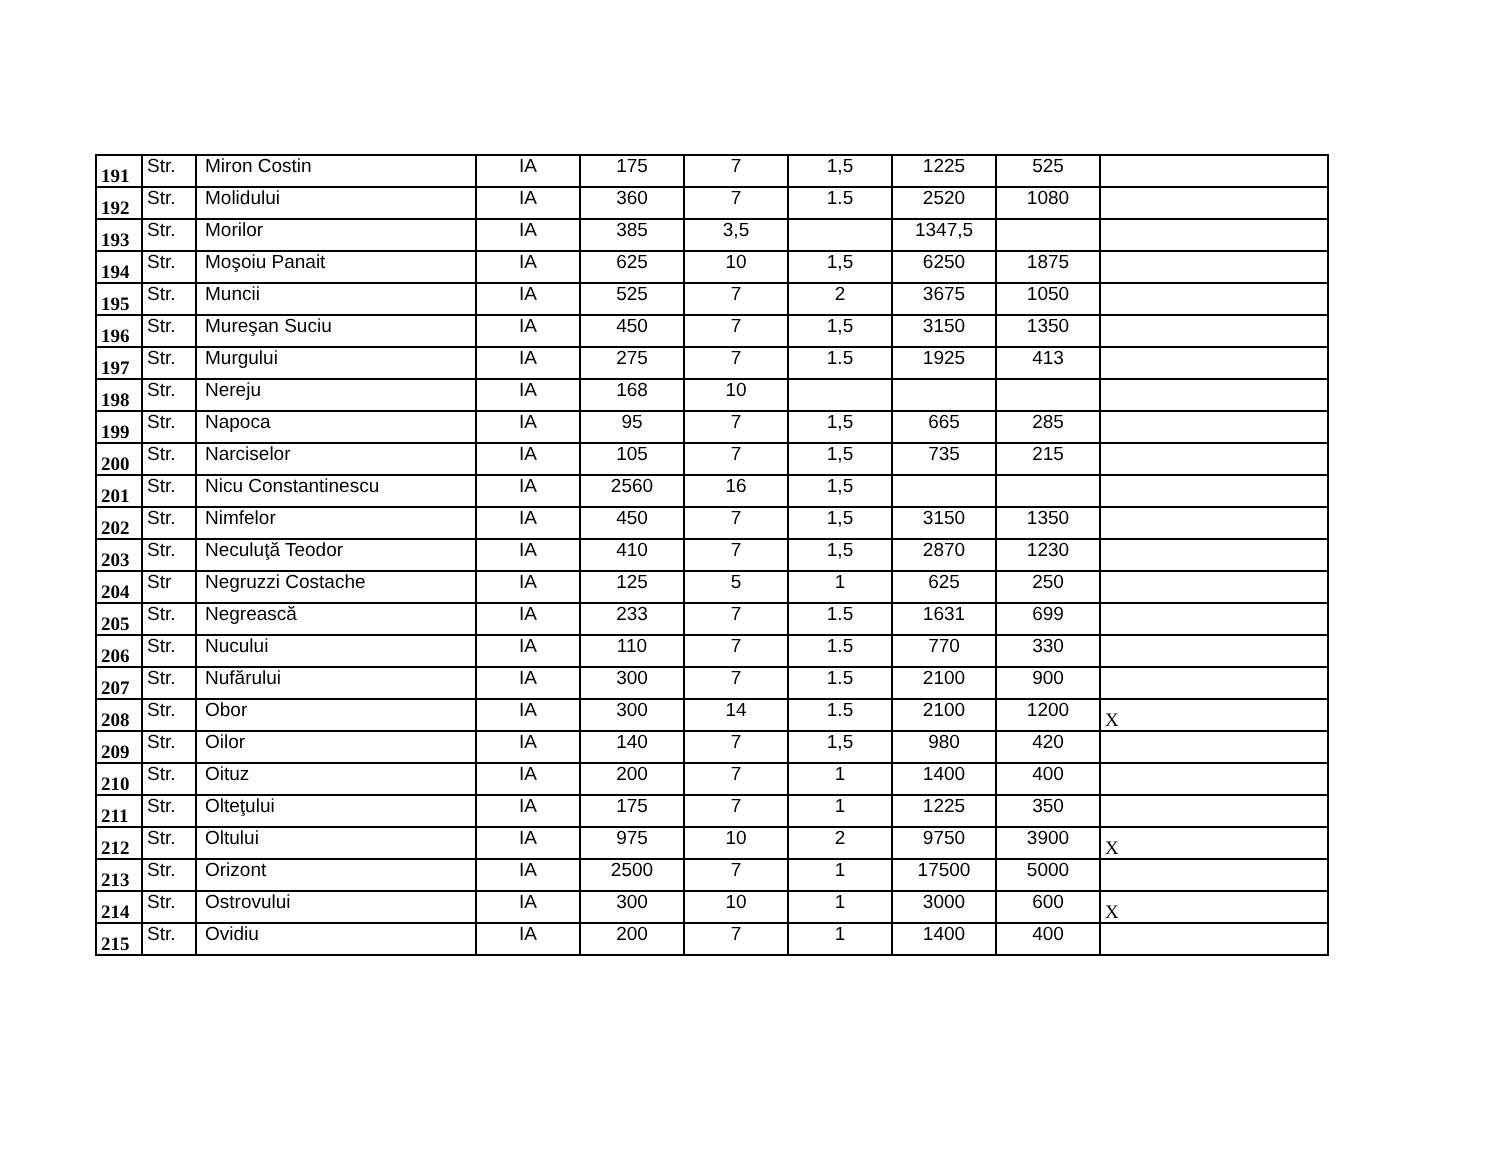| 191 | Str. | Miron Costin | IA | 175 | 7 | 1,5 | 1225 | 525 | |
| 192 | Str. | Molidului | IA | 360 | 7 | 1.5 | 2520 | 1080 | |
| 193 | Str. | Morilor | IA | 385 | 3,5 | | 1347,5 | | |
| 194 | Str. | Moşoiu Panait | IA | 625 | 10 | 1,5 | 6250 | 1875 | |
| 195 | Str. | Muncii | IA | 525 | 7 | 2 | 3675 | 1050 | |
| 196 | Str. | Mureşan Suciu | IA | 450 | 7 | 1,5 | 3150 | 1350 | |
| 197 | Str. | Murgului | IA | 275 | 7 | 1.5 | 1925 | 413 | |
| 198 | Str. | Nereju | IA | 168 | 10 | | | | |
| 199 | Str. | Napoca | IA | 95 | 7 | 1,5 | 665 | 285 | |
| 200 | Str. | Narciselor | IA | 105 | 7 | 1,5 | 735 | 215 | |
| 201 | Str. | Nicu Constantinescu | IA | 2560 | 16 | 1,5 | | | |
| 202 | Str. | Nimfelor | IA | 450 | 7 | 1,5 | 3150 | 1350 | |
| 203 | Str. | Neculuţă Teodor | IA | 410 | 7 | 1,5 | 2870 | 1230 | |
| 204 | Str | Negruzzi Costache | IA | 125 | 5 | 1 | 625 | 250 | |
| 205 | Str. | Negrească | IA | 233 | 7 | 1.5 | 1631 | 699 | |
| 206 | Str. | Nucului | IA | 110 | 7 | 1.5 | 770 | 330 | |
| 207 | Str. | Nufărului | IA | 300 | 7 | 1.5 | 2100 | 900 | |
| 208 | Str. | Obor | IA | 300 | 14 | 1.5 | 2100 | 1200 | X |
| 209 | Str. | Oilor | IA | 140 | 7 | 1,5 | 980 | 420 | |
| 210 | Str. | Oituz | IA | 200 | 7 | 1 | 1400 | 400 | |
| 211 | Str. | Olteţului | IA | 175 | 7 | 1 | 1225 | 350 | |
| 212 | Str. | Oltului | IA | 975 | 10 | 2 | 9750 | 3900 | X |
| 213 | Str. | Orizont | IA | 2500 | 7 | 1 | 17500 | 5000 | |
| 214 | Str. | Ostrovului | IA | 300 | 10 | 1 | 3000 | 600 | X |
| 215 | Str. | Ovidiu | IA | 200 | 7 | 1 | 1400 | 400 | |